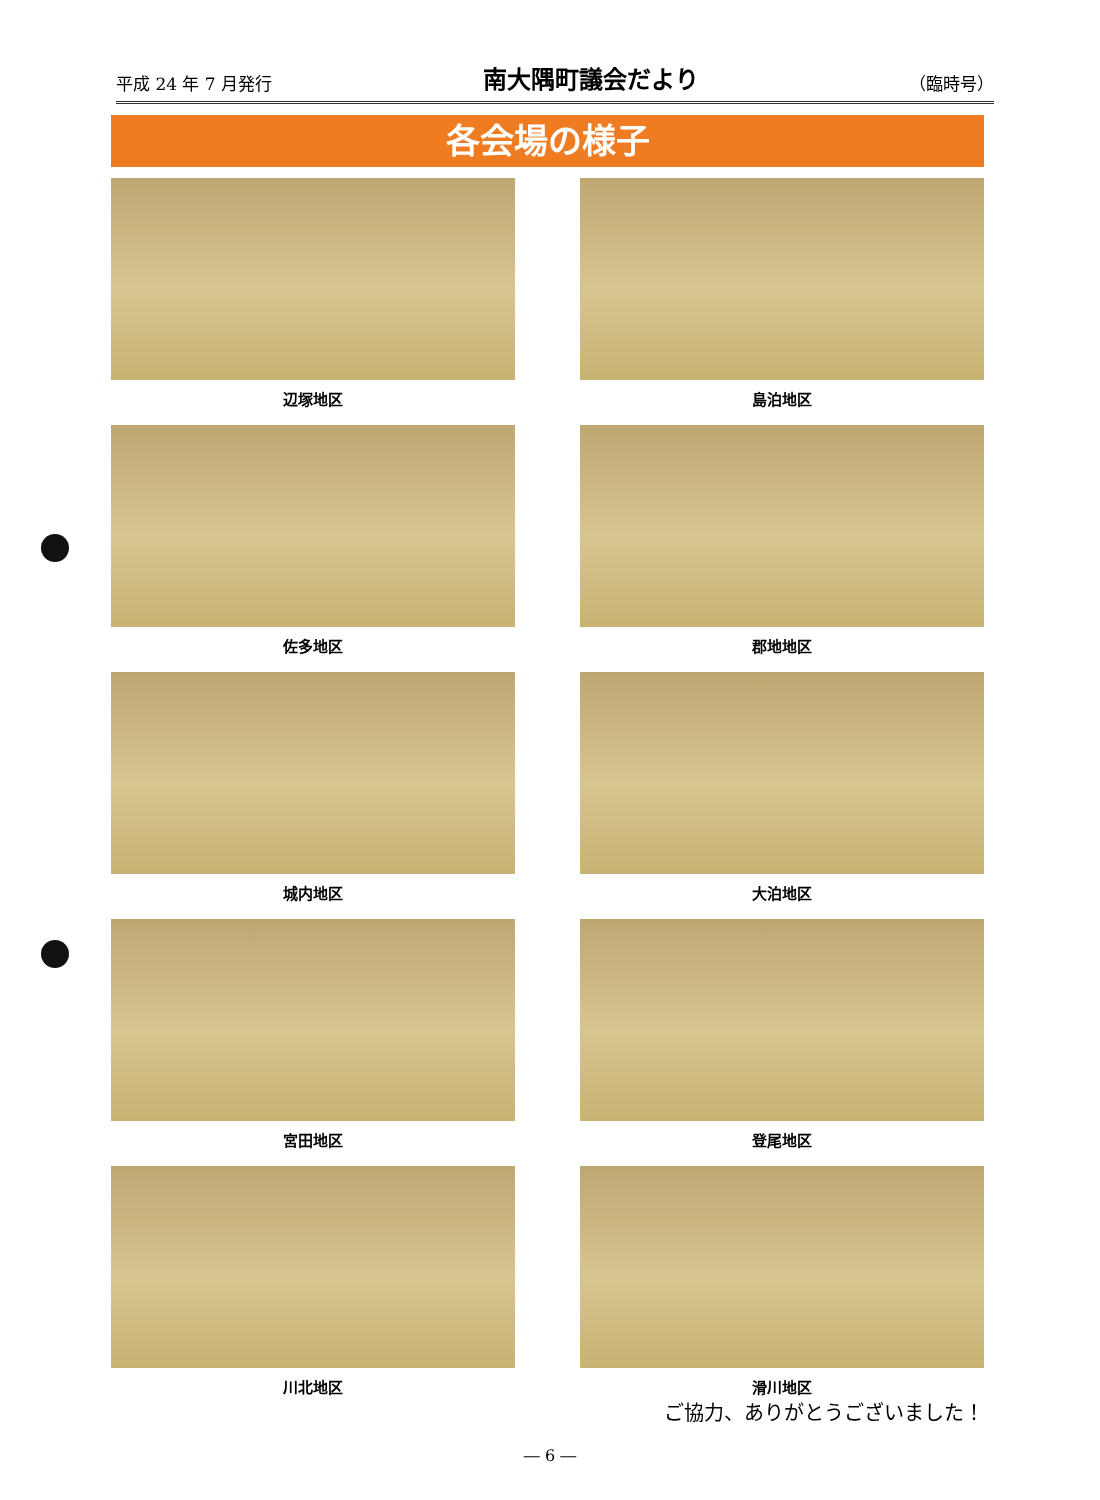平成 24 年 7 月発行 南大隅町議会だより （臨時号）
各会場の様子
辺塚地区
島泊地区
佐多地区
郡地地区
城内地区
大泊地区
宮田地区
登尾地区
川北地区
滑川地区
ご協力、ありがとうございました！
― 6 ―